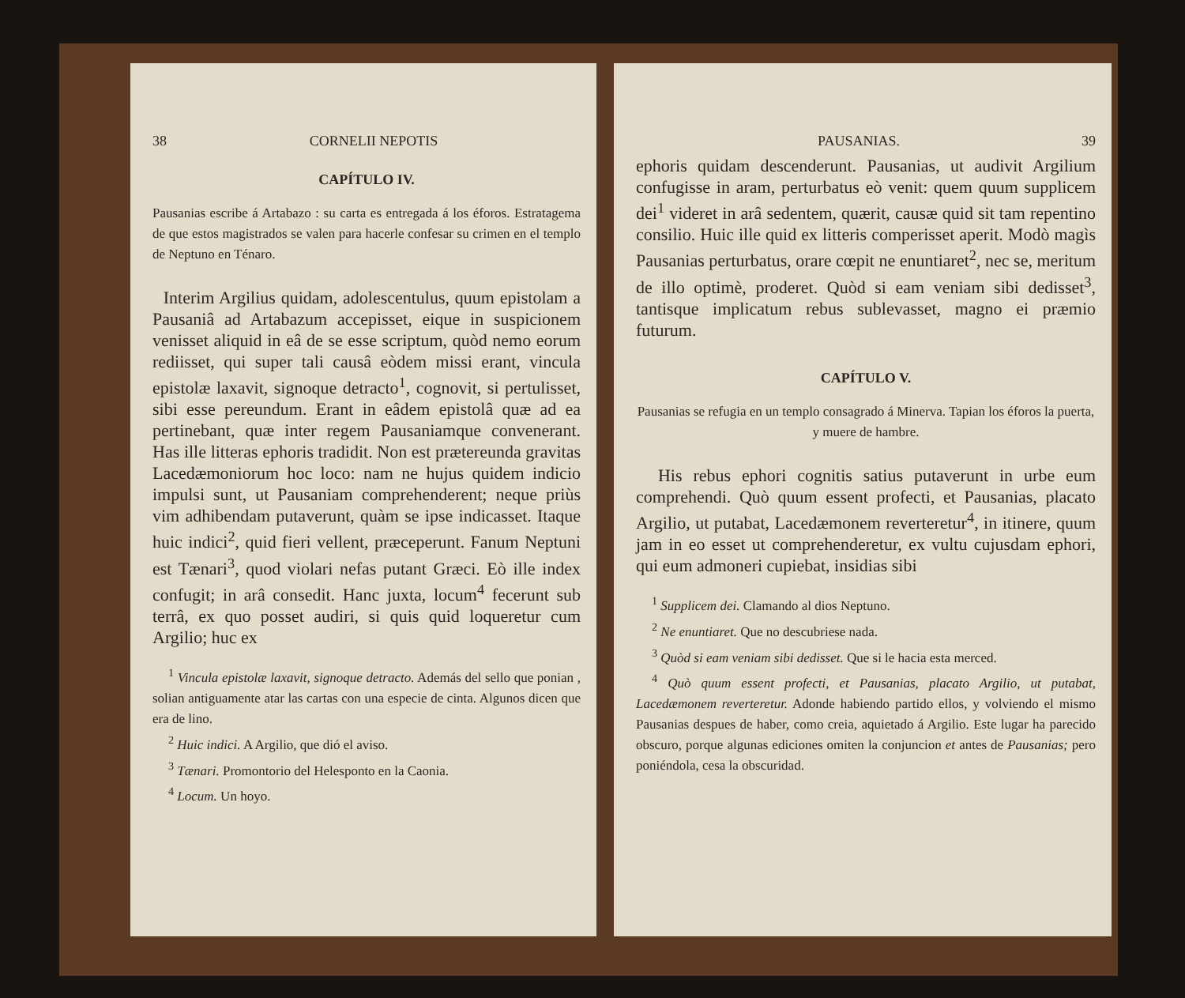38 CORNELII NEPOTIS
CAPÍTULO IV.
Pausanias escribe á Artabazo : su carta es entregada á los éforos. Estratagema de que estos magistrados se valen para hacerle confesar su crimen en el templo de Neptuno en Ténaro.
Interim Argilius quidam, adolescentulus, quum epistolam a Pausaniâ ad Artabazum accepisset, eique in suspicionem venisset aliquid in eâ de se esse scriptum, quòd nemo eorum rediisset, qui super tali causâ eòdem missi erant, vincula epistolæ laxavit, signoque detracto<sup>1</sup>, cognovit, si pertulisset, sibi esse pereundum. Erant in eâdem epistolâ quæ ad ea pertinebant, quæ inter regem Pausaniamque convenerant. Has ille litteras ephoris tradidit. Non est prætereunda gravitas Lacedæmoniorum hoc loco: nam ne hujus quidem indicio impulsi sunt, ut Pausaniam comprehenderent; neque priùs vim adhibendam putaverunt, quàm se ipse indicasset. Itaque huic indici<sup>2</sup>, quid fieri vellent, præceperunt. Fanum Neptuni est Tænari<sup>3</sup>, quod violari nefas putant Græci. Eò ille index confugit; in arâ consedit. Hanc juxta, locum<sup>4</sup> fecerunt sub terrâ, ex quo posset audiri, si quis quid loqueretur cum Argilio; huc ex
<sup>1</sup> Vincula epistolæ laxavit, signoque detracto. Además del sello que ponian , solian antiguamente atar las cartas con una especie de cinta. Algunos dicen que era de lino.
<sup>2</sup> Huic indici. A Argilio, que dió el aviso.
<sup>3</sup> Tænari. Promontorio del Helesponto en la Caonia.
<sup>4</sup> Locum. Un hoyo.
PAUSANIAS. 39
ephoris quidam descenderunt. Pausanias, ut audivit Argilium confugisse in aram, perturbatus eò venit: quem quum supplicem dei<sup>1</sup> videret in arâ sedentem, quærit, causæ quid sit tam repentino consilio. Huic ille quid ex litteris comperisset aperit. Modò magìs Pausanias perturbatus, orare cœpit ne enuntiaret<sup>2</sup>, nec se, meritum de illo optimè, proderet. Quòd si eam veniam sibi dedisset<sup>3</sup>, tantisque implicatum rebus sublevasset, magno ei præmio futurum.
CAPÍTULO V.
Pausanias se refugia en un templo consagrado á Minerva. Tapian los éforos la puerta, y muere de hambre.
His rebus ephori cognitis satius putaverunt in urbe eum comprehendi. Quò quum essent profecti, et Pausanias, placato Argilio, ut putabat, Lacedæmonem reverteretur<sup>4</sup>, in itinere, quum jam in eo esset ut comprehenderetur, ex vultu cujusdam ephori, qui eum admoneri cupiebat, insidias sibi
<sup>1</sup> Supplicem dei. Clamando al dios Neptuno.
<sup>2</sup> Ne enuntiaret. Que no descubriese nada.
<sup>3</sup> Quòd si eam veniam sibi dedisset. Que si le hacia esta merced.
<sup>4</sup> Quò quum essent profecti, et Pausanias, placato Argilio, ut putabat, Lacedæmonem reverteretur. Adonde habiendo partido ellos, y volviendo el mismo Pausanias despues de haber, como creia, aquietado á Argilio. Este lugar ha parecido obscuro, porque algunas ediciones omiten la conjuncion et antes de Pausanias; pero poniéndola, cesa la obscuridad.